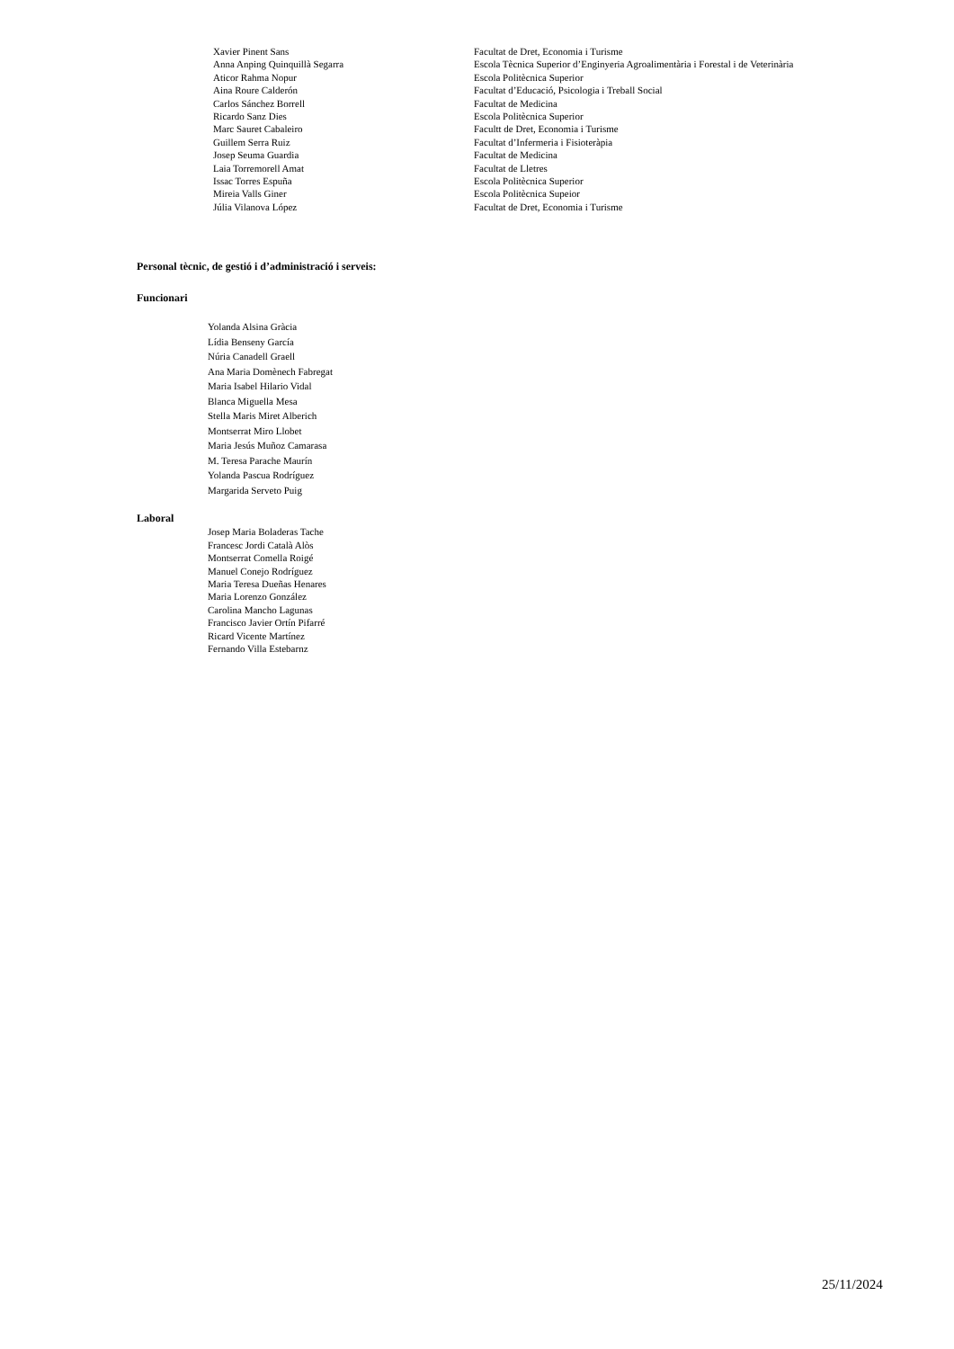| Xavier Pinent Sans | Facultat de Dret, Economia i Turisme |
| Anna Anping Quinquillà Segarra | Escola Tècnica Superior d’Enginyeria Agroalimentària i Forestal i de Veterinària |
| Aticor Rahma Nopur | Escola Politècnica Superior |
| Aina Roure Calderón | Facultat d’Educació, Psicologia i Treball Social |
| Carlos Sánchez Borrell | Facultat de Medicina |
| Ricardo Sanz Dies | Escola Politècnica Superior |
| Marc Sauret Cabaleiro | Facultt de Dret, Economia i Turisme |
| Guillem Serra Ruiz | Facultat d’Infermeria i Fisioteràpia |
| Josep Seuma Guardia | Facultat de Medicina |
| Laia Torremorell Amat | Facultat de Lletres |
| Issac Torres Espuña | Escola Politècnica Superior |
| Mireia Valls Giner | Escola Politècnica Supeior |
| Júlia Vilanova López | Facultat de Dret, Economia i Turisme |
Personal tècnic, de gestió i d’administració i serveis:
Funcionari
Yolanda Alsina Gràcia
Lídia Benseny García
Núria Canadell Graell
Ana Maria Domènech Fabregat
Maria Isabel Hilario Vidal
Blanca Miguella Mesa
Stella Maris Miret Alberich
Montserrat Miro Llobet
Maria Jesús Muñoz Camarasa
M. Teresa Parache Maurín
Yolanda Pascua Rodríguez
Margarida Serveto Puig
Laboral
Josep Maria Boladeras Tache
Francesc Jordi Català Alòs
Montserrat Comella Roigé
Manuel Conejo Rodríguez
Maria Teresa Dueñas Henares
Maria Lorenzo González
Carolina Mancho Lagunas
Francisco Javier Ortín Pifarré
Ricard Vicente Martínez
Fernando Villa Estebarnz
25/11/2024